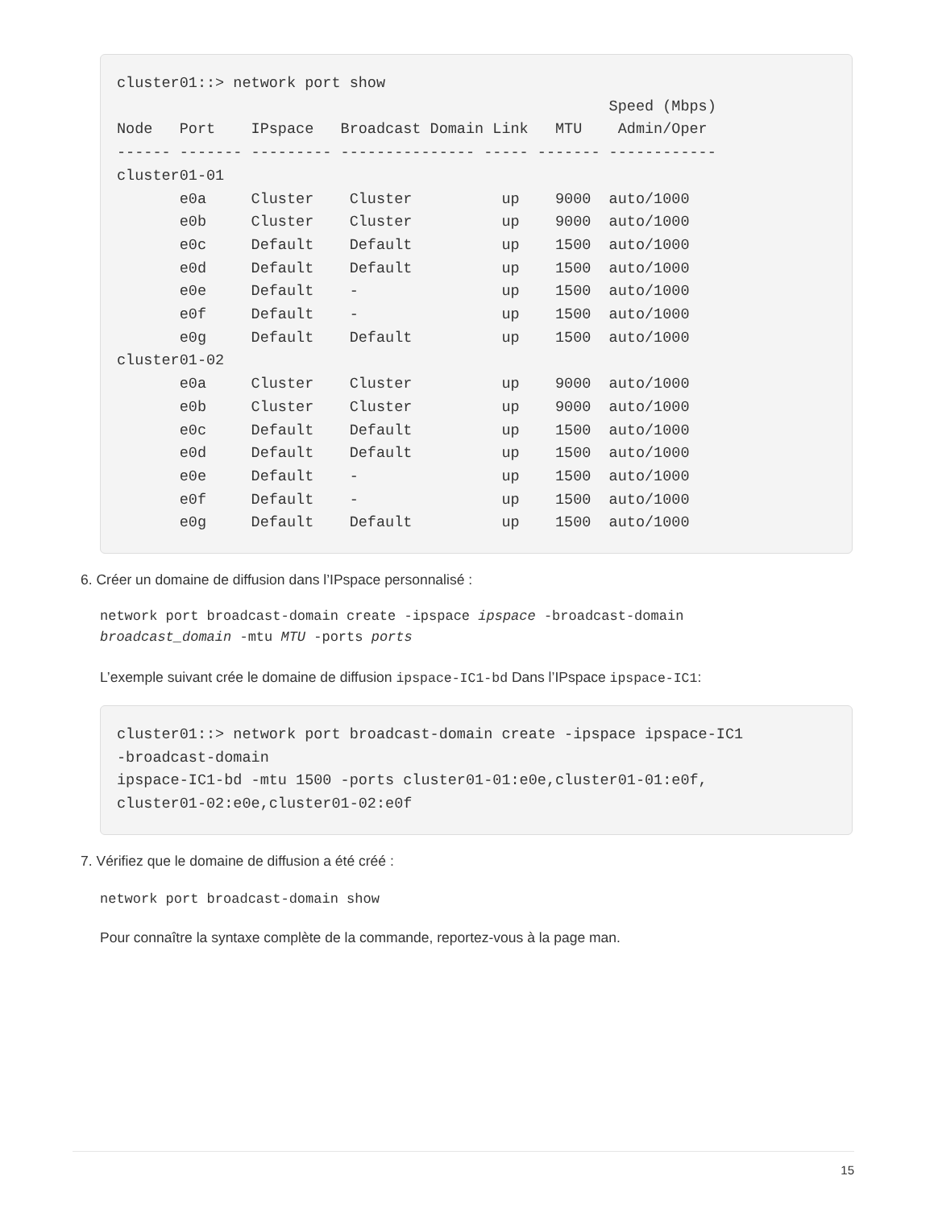cluster01::> network port show
                                                       Speed (Mbps)
Node   Port    IPspace   Broadcast Domain Link   MTU    Admin/Oper
------ ------- --------- --------------- ----- ------- ------------
cluster01-01
       e0a     Cluster    Cluster          up    9000  auto/1000
       e0b     Cluster    Cluster          up    9000  auto/1000
       e0c     Default    Default          up    1500  auto/1000
       e0d     Default    Default          up    1500  auto/1000
       e0e     Default    -                up    1500  auto/1000
       e0f     Default    -                up    1500  auto/1000
       e0g     Default    Default          up    1500  auto/1000
cluster01-02
       e0a     Cluster    Cluster          up    9000  auto/1000
       e0b     Cluster    Cluster          up    9000  auto/1000
       e0c     Default    Default          up    1500  auto/1000
       e0d     Default    Default          up    1500  auto/1000
       e0e     Default    -                up    1500  auto/1000
       e0f     Default    -                up    1500  auto/1000
       e0g     Default    Default          up    1500  auto/1000
6. Créer un domaine de diffusion dans l’IPspace personnalisé :
network port broadcast-domain create -ipspace ipspace -broadcast-domain
broadcast_domain -mtu MTU -ports ports
L’exemple suivant crée le domaine de diffusion ipspace-IC1-bd Dans l’IPspace ipspace-IC1:
cluster01::> network port broadcast-domain create -ipspace ipspace-IC1
-broadcast-domain
ipspace-IC1-bd -mtu 1500 -ports cluster01-01:e0e,cluster01-01:e0f,
cluster01-02:e0e,cluster01-02:e0f
7. Vérifiez que le domaine de diffusion a été créé :
network port broadcast-domain show
Pour connaître la syntaxe complète de la commande, reportez-vous à la page man.
15